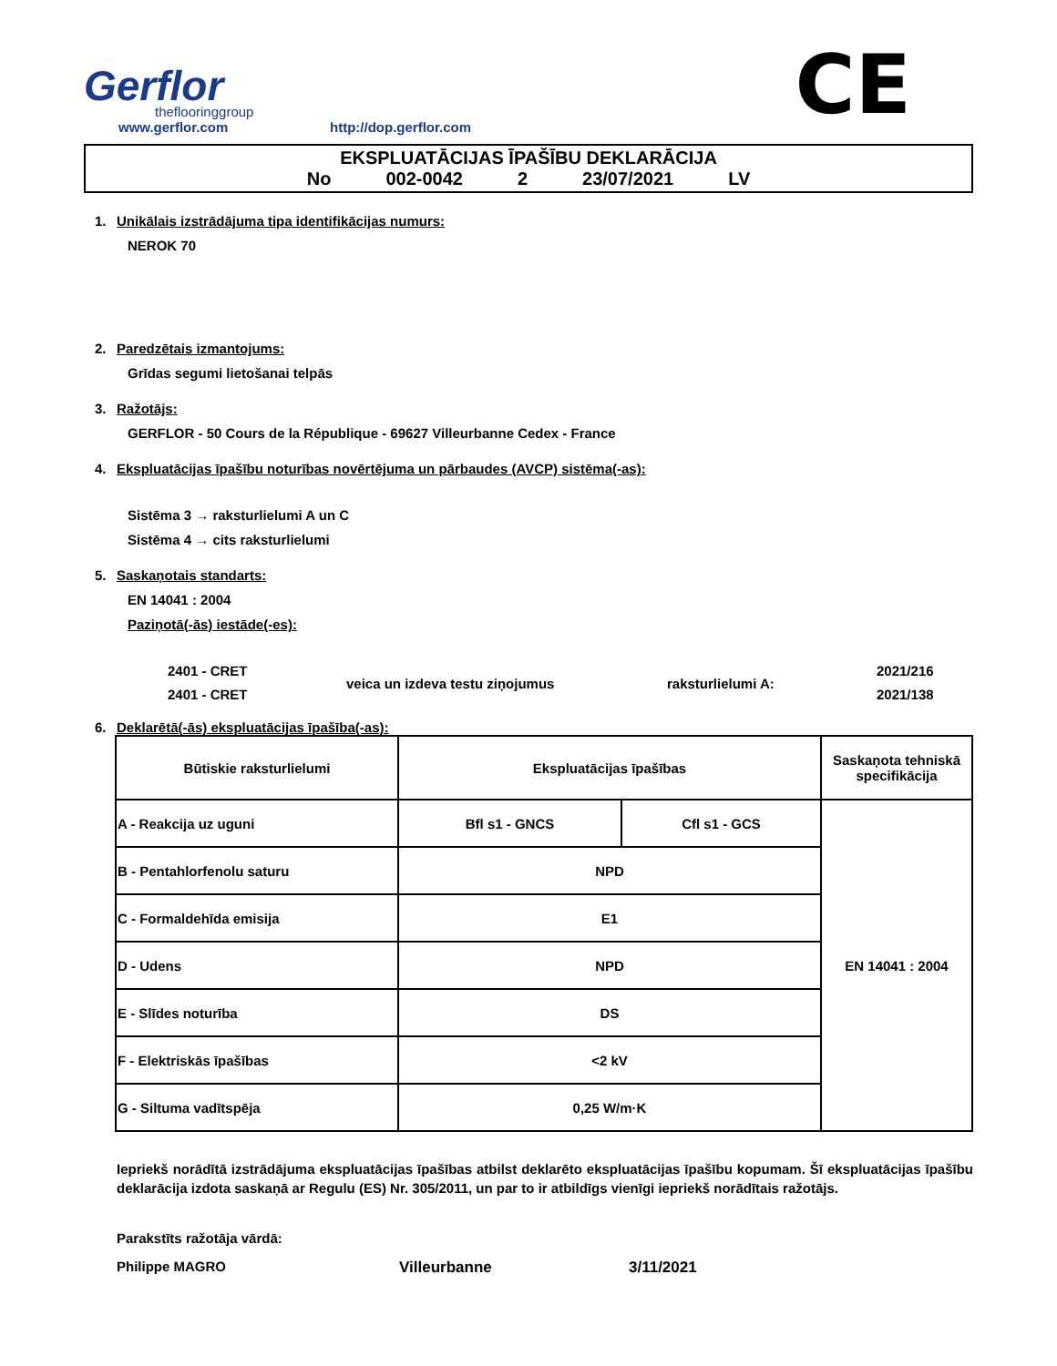Gerflor
theflooringgroup
www.gerflor.com
http://dop.gerflor.com
CE
EKSPLUATĀCIJAS ĪPAŠĪBU DEKLARĀCIJA
No 002-0042 2 23/07/2021 LV
1. Unikālais izstrādājuma tipa identifikācijas numurs:
NEROK 70
2. Paredzētais izmantojums:
Grīdas segumi lietošanai telpās
3. Ražotājs:
GERFLOR - 50 Cours de la République - 69627 Villeurbanne Cedex - France
4. Ekspluatācijas īpašību noturības novērtējuma un pārbaudes (AVCP) sistēma(-as):
Sistēma 3 → raksturlielumi A un C
Sistēma 4 → cits raksturlielumi
5. Saskaņotais standarts:
EN 14041 : 2004
Paziņotā(-ās) iestāde(-es):
2401 - CRET
2401 - CRET
veica un izdeva testu ziņojumus raksturlielumi A:
2021/216
2021/138
6. Deklarētā(-ās) ekspluatācijas īpašība(-as):
| Būtiskie raksturlielumi | Ekspluatācijas īpašības | | Saskaņota tehniskā specifikācija |
| A - Reakcija uz uguni | Bfl s1 - GNCS | Cfl s1 - GCS | EN 14041 : 2004 |
| B - Pentahlorfenolu saturu | NPD | | |
| C - Formaldehīda emisija | E1 | | |
| D - Udens | NPD | | |
| E - Slīdes noturība | DS | | |
| F - Elektriskās īpašības | <2 kV | | |
| G - Siltuma vadītspēja | 0,25 W/m·K | | |
Iepriekš norādītā izstrādājuma ekspluatācijas īpašības atbilst deklarēto ekspluatācijas īpašību kopumam. Šī ekspluatācijas īpašību deklarācija izdota saskaņā ar Regulu (ES) Nr. 305/2011, un par to ir atbildīgs vienīgi iepriekš norādītais ražotājs.
Parakstīts ražotāja vārdā:
Philippe MAGRO Villeurbanne 3/11/2021